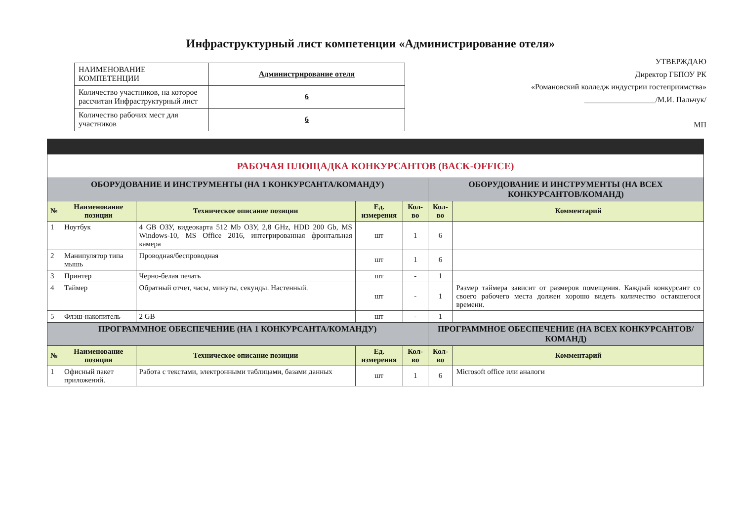Инфраструктурный лист компетенции «Администрирование отеля»
| НАИМЕНОВАНИЕ КОМПЕТЕНЦИИ | Администрирование отеля |
| Количество участников, на которое рассчитан Инфраструктурный лист | 6 |
| Количество рабочих мест для участников | 6 |
УТВЕРЖДАЮ
Директор ГБПОУ РК
«Романовский колледж индустрии гостеприимства»
__________________/М.И. Пальчук/
МП
| РАБОЧАЯ ПЛОЩАДКА КОНКУРСАНТОВ (BACK-OFFICE) | | | | | | |
| ОБОРУДОВАНИЕ И ИНСТРУМЕНТЫ (НА 1 КОНКУРСАНТА/КОМАНДУ) | | | | | ОБОРУДОВАНИЕ И ИНСТРУМЕНТЫ (НА ВСЕХ КОНКУРСАНТОВ/КОМАНД) | |
| № | Наименование позиции | Техническое описание позиции | Ед. измерения | Кол-во | Кол-во | Комментарий |
| 1 | Ноутбук | 4 GB ОЗУ, видеокарта 512 Mb ОЗУ, 2,8 GHz, HDD 200 Gb, MS Windows-10, MS Office 2016, интегрированная фронтальная камера | шт | 1 | 6 | |
| 2 | Манипулятор типа мышь | Проводная/беспроводная | шт | 1 | 6 | |
| 3 | Принтер | Черно-белая печать | шт | - | 1 | |
| 4 | Таймер | Обратный отчет, часы, минуты, секунды. Настенный. | шт | - | 1 | Размер таймера зависит от размеров помещения. Каждый конкурсант со своего рабочего места должен хорошо видеть количество оставшегося времени. |
| 5 | Флэш-накопитель | 2 GB | шт | - | 1 | |
| ПРОГРАММНОЕ ОБЕСПЕЧЕНИЕ (НА 1 КОНКУРСАНТА/КОМАНДУ) | | | | | ПРОГРАММНОЕ ОБЕСПЕЧЕНИЕ (НА ВСЕХ КОНКУРСАНТОВ/КОМАНД) | |
| № | Наименование позиции | Техническое описание позиции | Ед. измерения | Кол-во | Кол-во | Комментарий |
| 1 | Офисный пакет приложений. | Работа с текстами, электронными таблицами, базами данных | шт | 1 | 6 | Microsoft office или аналоги |